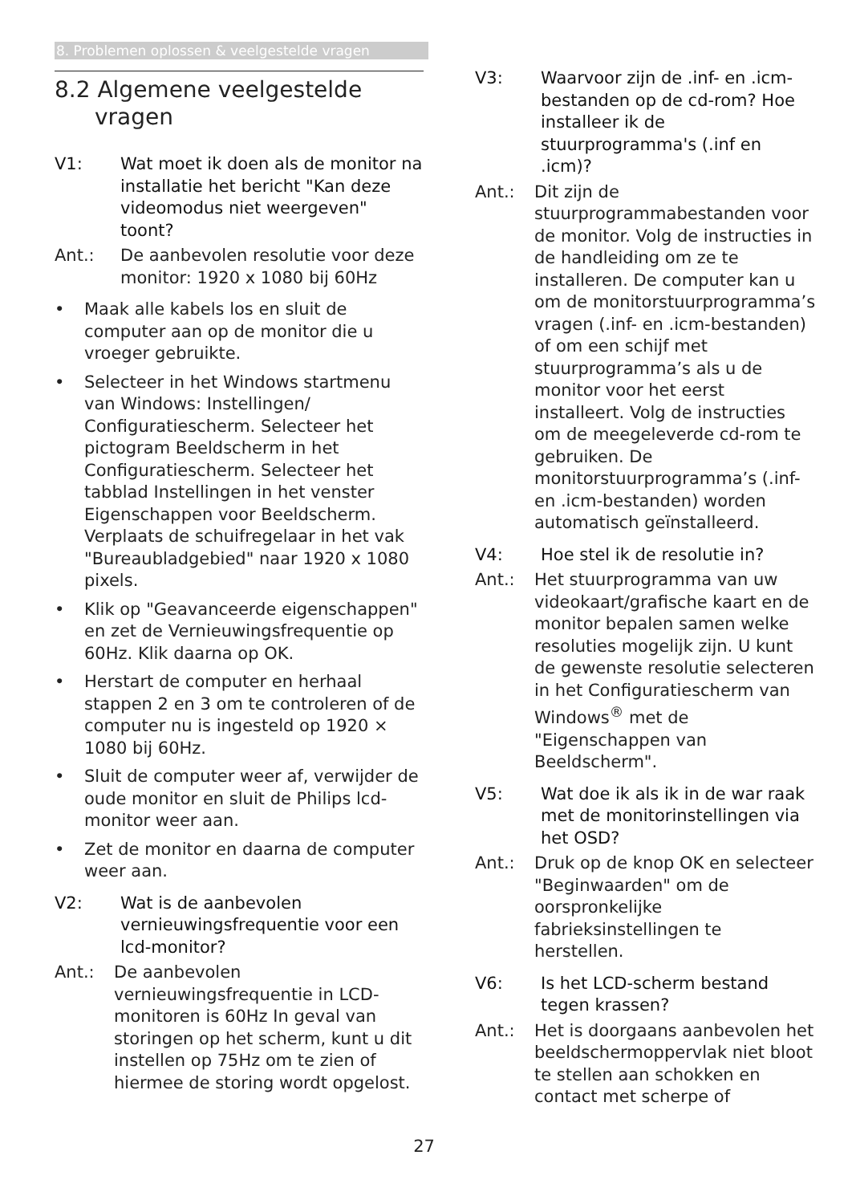8. Problemen oplossen & veelgestelde vragen
8.2 Algemene veelgestelde vragen
V1: Wat moet ik doen als de monitor na installatie het bericht "Kan deze videomodus niet weergeven" toont?
Ant.: De aanbevolen resolutie voor deze monitor: 1920 x 1080 bij 60Hz
• Maak alle kabels los en sluit de computer aan op de monitor die u vroeger gebruikte.
• Selecteer in het Windows startmenu van Windows: Instellingen/ Configuratiescherm. Selecteer het pictogram Beeldscherm in het Configuratiescherm. Selecteer het tabblad Instellingen in het venster Eigenschappen voor Beeldscherm. Verplaats de schuifregelaar in het vak "Bureaubladgebied" naar 1920 x 1080 pixels.
• Klik op "Geavanceerde eigenschappen" en zet de Vernieuwingsfrequentie op 60Hz. Klik daarna op OK.
• Herstart de computer en herhaal stappen 2 en 3 om te controleren of de computer nu is ingesteld op 1920 × 1080 bij 60Hz.
• Sluit de computer weer af, verwijder de oude monitor en sluit de Philips lcd-monitor weer aan.
• Zet de monitor en daarna de computer weer aan.
V2: Wat is de aanbevolen vernieuwingsfrequentie voor een lcd-monitor?
Ant.: De aanbevolen vernieuwingsfrequentie in LCD-monitoren is 60Hz In geval van storingen op het scherm, kunt u dit instellen op 75Hz om te zien of hiermee de storing wordt opgelost.
V3: Waarvoor zijn de .inf- en .icm-bestanden op de cd-rom? Hoe installeer ik de stuurprogramma's (.inf en .icm)?
Ant.: Dit zijn de stuurprogrammabestanden voor de monitor. Volg de instructies in de handleiding om ze te installeren. De computer kan u om de monitorstuurprogramma’s vragen (.inf- en .icm-bestanden) of om een schijf met stuurprogramma’s als u de monitor voor het eerst installeert. Volg de instructies om de meegeleverde cd-rom te gebruiken. De monitorstuurprogramma’s (.inf-en .icm-bestanden) worden automatisch geïnstalleerd.
V4: Hoe stel ik de resolutie in?
Ant.: Het stuurprogramma van uw videokaart/grafische kaart en de monitor bepalen samen welke resoluties mogelijk zijn. U kunt de gewenste resolutie selecteren in het Configuratiescherm van Windows<sup>®</sup> met de "Eigenschappen van Beeldscherm".
V5: Wat doe ik als ik in de war raak met de monitorinstellingen via het OSD?
Ant.: Druk op de knop OK en selecteer "Beginwaarden" om de oorspronkelijke fabrieksinstellingen te herstellen.
V6: Is het LCD-scherm bestand tegen krassen?
Ant.: Het is doorgaans aanbevolen het beeldschermoppervlak niet bloot te stellen aan schokken en contact met scherpe of
27